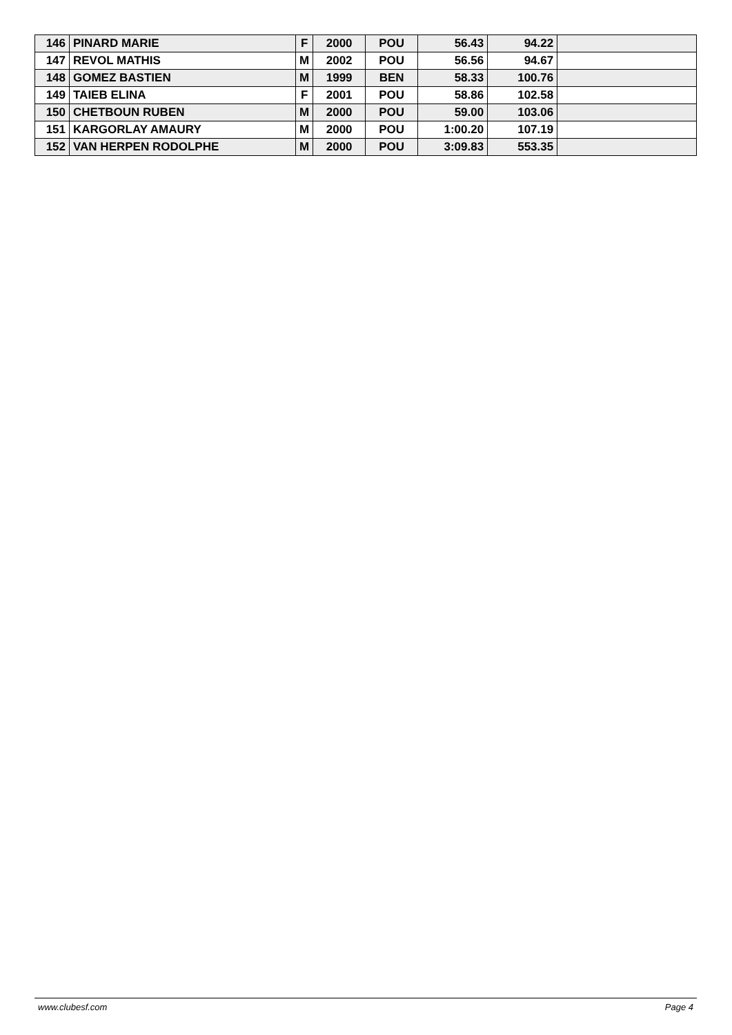| 146 | PINARD MARIE | F | 2000 | POU | 56.43 | 94.22 | |
| 147 | REVOL MATHIS | M | 2002 | POU | 56.56 | 94.67 | |
| 148 | GOMEZ BASTIEN | M | 1999 | BEN | 58.33 | 100.76 | |
| 149 | TAIEB ELINA | F | 2001 | POU | 58.86 | 102.58 | |
| 150 | CHETBOUN RUBEN | M | 2000 | POU | 59.00 | 103.06 | |
| 151 | KARGORLAY AMAURY | M | 2000 | POU | 1:00.20 | 107.19 | |
| 152 | VAN HERPEN RODOLPHE | M | 2000 | POU | 3:09.83 | 553.35 | |
www.clubesf.com Page 4